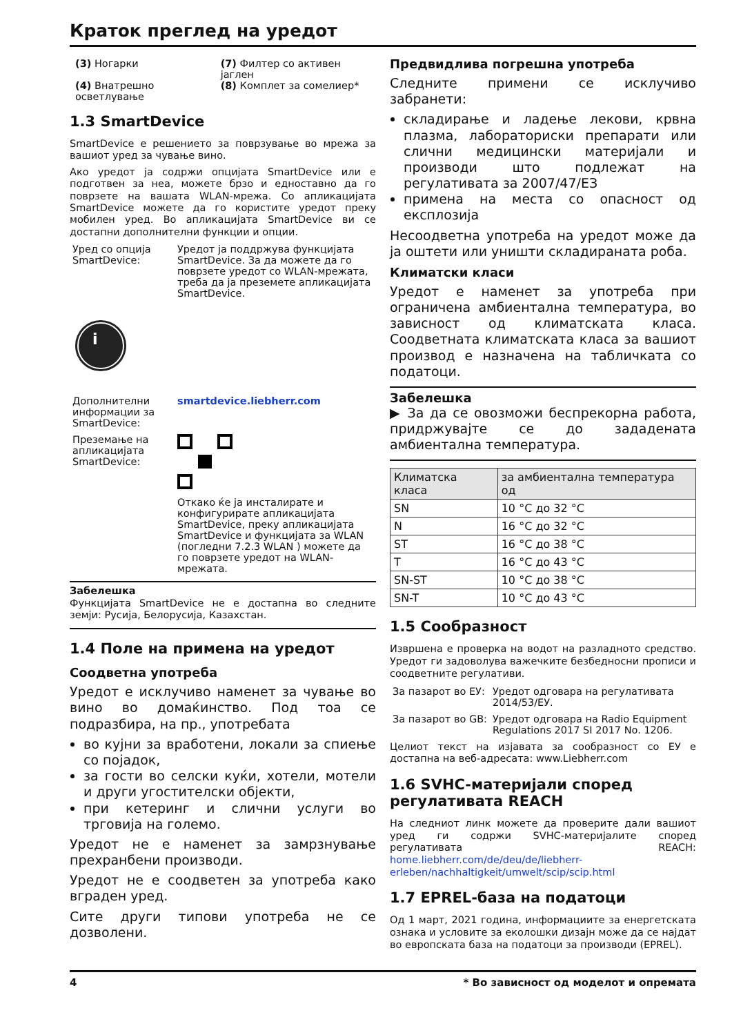Краток преглед на уредот
(3) Ногарки
(4) Внатрешно осветлување
(7) Филтер со активен јаглен
(8) Комплет за сомелиер*
1.3 SmartDevice
SmartDevice е решението за поврзување во мрежа за вашиот уред за чување вино.
Ако уредот ја содржи опцијата SmartDevice или е подготвен за неа, можете брзо и едноставно да го поврзете на вашата WLAN-мрежа. Со апликацијата SmartDevice можете да го користите уредот преку мобилен уред. Во апликацијата SmartDevice ви се достапни дополнителни функции и опции.
Уред со опција SmartDevice:
Уредот ја поддржува функцијата SmartDevice. За да можете да го поврзете уредот со WLAN-мрежата, треба да ја преземете апликацијата SmartDevice.
i
Дополнителни информации за SmartDevice:
smartdevice.liebherr.com
Преземање на апликацијата SmartDevice:
Откако ќе ја инсталирате и конфигурирате апликацијата SmartDevice, преку апликацијата SmartDevice и функцијата за WLAN (погледни 7.2.3 WLAN ) можете да го поврзете уредот на WLAN-мрежата.
Забелешка
Функцијата SmartDevice не е достапна во следните земји: Русија, Белорусија, Казахстан.
1.4 Поле на примена на уредот
Соодветна употреба
Уредот е исклучиво наменет за чување во вино во домаќинство. Под тоа се подразбира, на пр., употребата
во кујни за вработени, локали за спиење со појадок,
за гости во селски куќи, хотели, мотели и други угостителски објекти,
при кетеринг и слични услуги во трговија на големо.
Уредот не е наменет за замрзнување прехранбени производи.
Уредот не е соодветен за употреба како вграден уред.
Сите други типови употреба не се дозволени.
Предвидлива погрешна употреба
Следните примени се исклучиво забранети:
складирање и ладење лекови, крвна плазма, лабораториски препарати или слични медицински материјали и производи што подлежат на регулативата за 2007/47/ЕЗ
примена на места со опасност од експлозија
Несоодветна употреба на уредот може да ја оштети или уништи складираната роба.
Климатски класи
Уредот е наменет за употреба при ограничена амбиентална температура, во зависност од климатската класа. Соодветната климатската класа за вашиот производ е назначена на табличката со податоци.
Забелешка
▶ За да се овозможи беспрекорна работа, придржувајте се до зададената амбиентална температура.
| Климатска класа | за амбиентална температура од |
| --- | --- |
| SN | 10 °C до 32 °C |
| N | 16 °C до 32 °C |
| ST | 16 °C до 38 °C |
| T | 16 °C до 43 °C |
| SN-ST | 10 °C до 38 °C |
| SN-T | 10 °C до 43 °C |
1.5 Сообразност
Извршена е проверка на водот на разладното средство. Уредот ги задоволува важечките безбедносни прописи и соодветните регулативи.
За пазарот во ЕУ:
Уредот одговара на регулативата 2014/53/ЕУ.
За пазарот во GB:
Уредот одговара на Radio Equipment Regulations 2017 SI 2017 No. 1206.
Целиот текст на изјавата за сообразност со ЕУ е достапна на веб-адресата: www.Liebherr.com
1.6 SVHC-материјали според регулативата REACH
На следниот линк можете да проверите дали вашиот уред ги содржи SVHC-материјалите според регулативата REACH: home.liebherr.com/de/deu/de/liebherr-erleben/nachhaltigkeit/umwelt/scip/scip.html
1.7 EPREL-база на податоци
Од 1 март, 2021 година, информациите за енергетската ознака и условите за еколошки дизајн може да се најдат во европската база на податоци за производи (EPREL).
4 * Во зависност од моделот и опремата